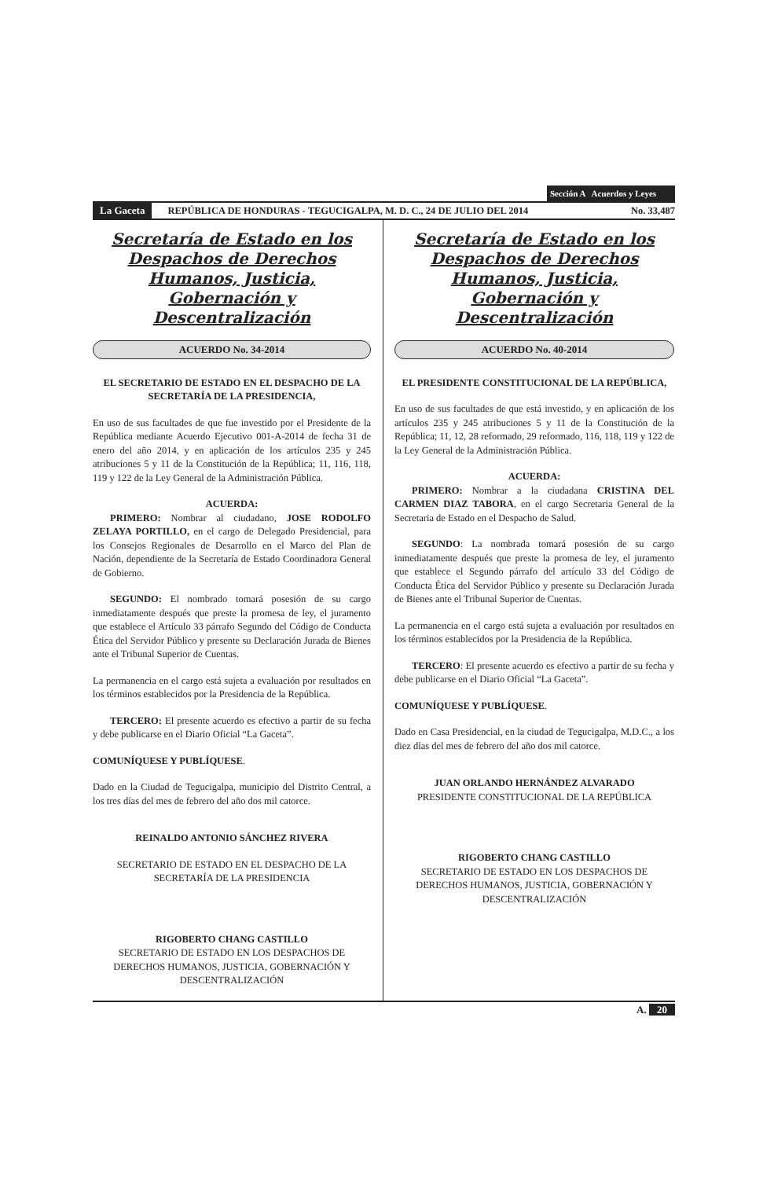Sección A Acuerdos y Leyes
La Gaceta REPÚBLICA DE HONDURAS - TEGUCIGALPA, M. D. C., 24 DE JULIO DEL 2014 No. 33,487
Secretaría de Estado en los Despachos de Derechos Humanos, Justicia, Gobernación y Descentralización
ACUERDO No. 34-2014
EL SECRETARIO DE ESTADO EN EL DESPACHO DE LA SECRETARÍA DE LA PRESIDENCIA,
En uso de sus facultades de que fue investido por el Presidente de la República mediante Acuerdo Ejecutivo 001-A-2014 de fecha 31 de enero del año 2014, y en aplicación de los artículos 235 y 245 atribuciones 5 y 11 de la Constitución de la República; 11, 116, 118, 119 y 122 de la Ley General de la Administración Pública.
ACUERDA:
PRIMERO: Nombrar al ciudadano, JOSE RODOLFO ZELAYA PORTILLO, en el cargo de Delegado Presidencial, para los Consejos Regionales de Desarrollo en el Marco del Plan de Nación, dependiente de la Secretaría de Estado Coordinadora General de Gobierno.
SEGUNDO: El nombrado tomará posesión de su cargo inmediatamente después que preste la promesa de ley, el juramento que establece el Artículo 33 párrafo Segundo del Código de Conducta Ética del Servidor Público y presente su Declaración Jurada de Bienes ante el Tribunal Superior de Cuentas.
La permanencia en el cargo está sujeta a evaluación por resultados en los términos establecidos por la Presidencia de la República.
TERCERO: El presente acuerdo es efectivo a partir de su fecha y debe publicarse en el Diario Oficial “La Gaceta”.
COMUNÍQUESE Y PUBLÍQUESE.
Dado en la Ciudad de Tegucigalpa, municipio del Distrito Central, a los tres días del mes de febrero del año dos mil catorce.
REINALDO ANTONIO SÁNCHEZ RIVERA
SECRETARIO DE ESTADO EN EL DESPACHO DE LA SECRETARÍA DE LA PRESIDENCIA
RIGOBERTO CHANG CASTILLO
SECRETARIO DE ESTADO EN LOS DESPACHOS DE DERECHOS HUMANOS, JUSTICIA, GOBERNACIÓN Y DESCENTRALIZACIÓN
Secretaría de Estado en los Despachos de Derechos Humanos, Justicia, Gobernación y Descentralización
ACUERDO No. 40-2014
EL PRESIDENTE CONSTITUCIONAL DE LA REPÚBLICA,
En uso de sus facultades de que está investido, y en aplicación de los artículos 235 y 245 atribuciones 5 y 11 de la Constitución de la República; 11, 12, 28 reformado, 29 reformado, 116, 118, 119 y 122 de la Ley General de la Administración Pública.
ACUERDA:
PRIMERO: Nombrar a la ciudadana CRISTINA DEL CARMEN DIAZ TABORA, en el cargo Secretaria General de la Secretaria de Estado en el Despacho de Salud.
SEGUNDO: La nombrada tomará posesión de su cargo inmediatamente después que preste la promesa de ley, el juramento que establece el Segundo párrafo del artículo 33 del Código de Conducta Ética del Servidor Público y presente su Declaración Jurada de Bienes ante el Tribunal Superior de Cuentas.
La permanencia en el cargo está sujeta a evaluación por resultados en los términos establecidos por la Presidencia de la República.
TERCERO: El presente acuerdo es efectivo a partir de su fecha y debe publicarse en el Diario Oficial “La Gaceta”.
COMUNÍQUESE Y PUBLÍQUESE.
Dado en Casa Presidencial, en la ciudad de Tegucigalpa, M.D.C., a los diez días del mes de febrero del año dos mil catorce.
JUAN ORLANDO HERNÁNDEZ ALVARADO
PRESIDENTE CONSTITUCIONAL DE LA REPÚBLICA
RIGOBERTO CHANG CASTILLO
SECRETARIO DE ESTADO EN LOS DESPACHOS DE DERECHOS HUMANOS, JUSTICIA, GOBERNACIÓN Y DESCENTRALIZACIÓN
A. 20